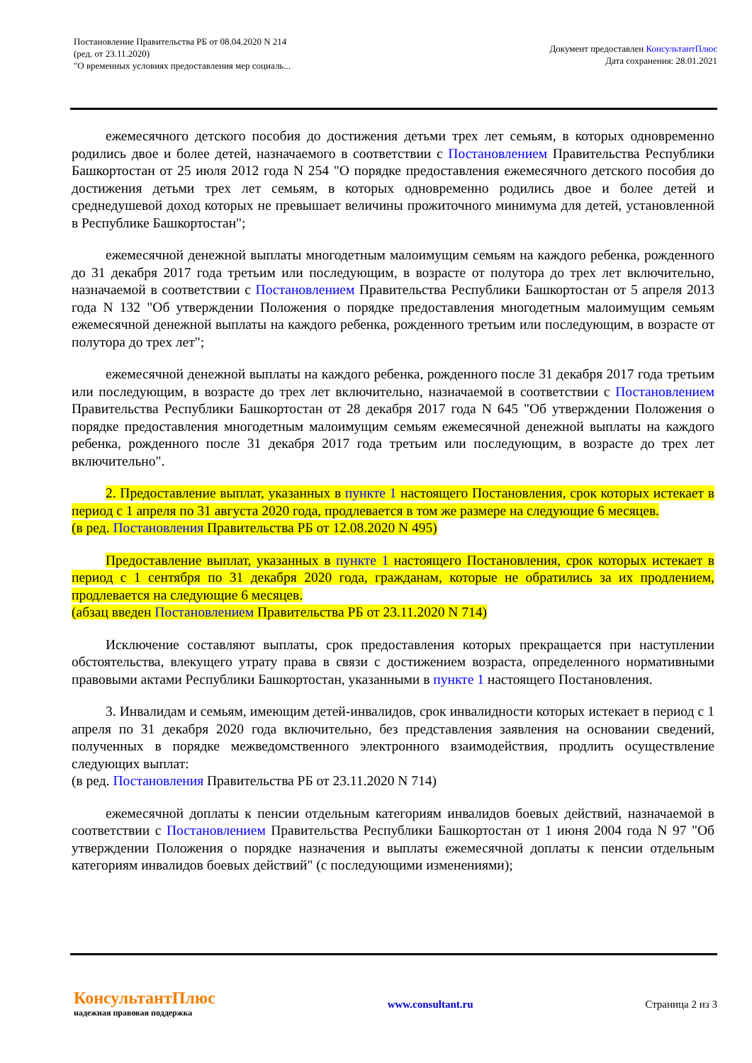Постановление Правительства РБ от 08.04.2020 N 214
(ред. от 23.11.2020)
"О временных условиях предоставления мер социаль...
Документ предоставлен КонсультантПлюс
Дата сохранения: 28.01.2021
ежемесячного детского пособия до достижения детьми трех лет семьям, в которых одновременно родились двое и более детей, назначаемого в соответствии с Постановлением Правительства Республики Башкортостан от 25 июля 2012 года N 254 "О порядке предоставления ежемесячного детского пособия до достижения детьми трех лет семьям, в которых одновременно родились двое и более детей и среднедушевой доход которых не превышает величины прожиточного минимума для детей, установленной в Республике Башкортостан";
ежемесячной денежной выплаты многодетным малоимущим семьям на каждого ребенка, рожденного до 31 декабря 2017 года третьим или последующим, в возрасте от полутора до трех лет включительно, назначаемой в соответствии с Постановлением Правительства Республики Башкортостан от 5 апреля 2013 года N 132 "Об утверждении Положения о порядке предоставления многодетным малоимущим семьям ежемесячной денежной выплаты на каждого ребенка, рожденного третьим или последующим, в возрасте от полутора до трех лет";
ежемесячной денежной выплаты на каждого ребенка, рожденного после 31 декабря 2017 года третьим или последующим, в возрасте до трех лет включительно, назначаемой в соответствии с Постановлением Правительства Республики Башкортостан от 28 декабря 2017 года N 645 "Об утверждении Положения о порядке предоставления многодетным малоимущим семьям ежемесячной денежной выплаты на каждого ребенка, рожденного после 31 декабря 2017 года третьим или последующим, в возрасте до трех лет включительно".
2. Предоставление выплат, указанных в пункте 1 настоящего Постановления, срок которых истекает в период с 1 апреля по 31 августа 2020 года, продлевается в том же размере на следующие 6 месяцев.
(в ред. Постановления Правительства РБ от 12.08.2020 N 495)
Предоставление выплат, указанных в пункте 1 настоящего Постановления, срок которых истекает в период с 1 сентября по 31 декабря 2020 года, гражданам, которые не обратились за их продлением, продлевается на следующие 6 месяцев.
(абзац введен Постановлением Правительства РБ от 23.11.2020 N 714)
Исключение составляют выплаты, срок предоставления которых прекращается при наступлении обстоятельства, влекущего утрату права в связи с достижением возраста, определенного нормативными правовыми актами Республики Башкортостан, указанными в пункте 1 настоящего Постановления.
3. Инвалидам и семьям, имеющим детей-инвалидов, срок инвалидности которых истекает в период с 1 апреля по 31 декабря 2020 года включительно, без представления заявления на основании сведений, полученных в порядке межведомственного электронного взаимодействия, продлить осуществление следующих выплат:
(в ред. Постановления Правительства РБ от 23.11.2020 N 714)
ежемесячной доплаты к пенсии отдельным категориям инвалидов боевых действий, назначаемой в соответствии с Постановлением Правительства Республики Башкортостан от 1 июня 2004 года N 97 "Об утверждении Положения о порядке назначения и выплаты ежемесячной доплаты к пенсии отдельным категориям инвалидов боевых действий" (с последующими изменениями);
КонсультантПлюс
надежная правовая поддержка
www.consultant.ru Страница 2 из 3